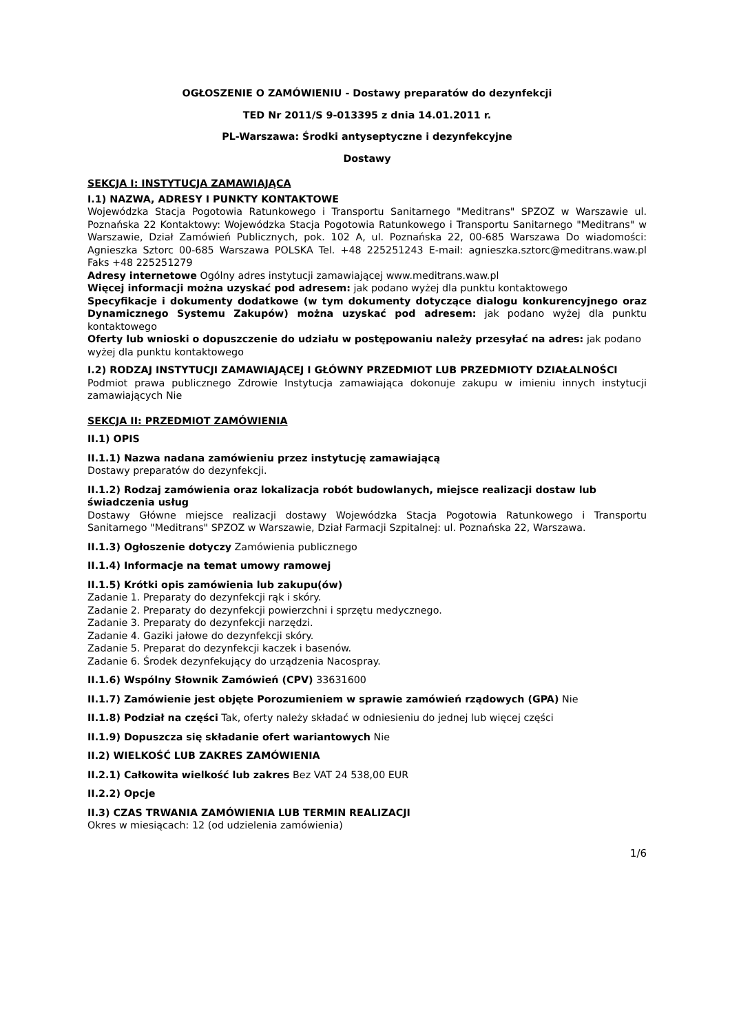OGŁOSZENIE O ZAMÓWIENIU - Dostawy preparatów do dezynfekcji
TED Nr 2011/S 9-013395 z dnia 14.01.2011 r.
PL-Warszawa: Środki antyseptyczne i dezynfekcyjne
Dostawy
SEKCJA I: INSTYTUCJA ZAMAWIAJĄCA
I.1) NAZWA, ADRESY I PUNKTY KONTAKTOWE
Wojewódzka Stacja Pogotowia Ratunkowego i Transportu Sanitarnego "Meditrans" SPZOZ w Warszawie ul. Poznańska 22 Kontaktowy: Wojewódzka Stacja Pogotowia Ratunkowego i Transportu Sanitarnego "Meditrans" w Warszawie, Dział Zamówień Publicznych, pok. 102 A, ul. Poznańska 22, 00-685 Warszawa Do wiadomości: Agnieszka Sztorc 00-685 Warszawa POLSKA Tel. +48 225251243 E-mail: agnieszka.sztorc@meditrans.waw.pl Faks +48 225251279
Adresy internetowe Ogólny adres instytucji zamawiającej www.meditrans.waw.pl
Więcej informacji można uzyskać pod adresem: jak podano wyżej dla punktu kontaktowego
Specyfikacje i dokumenty dodatkowe (w tym dokumenty dotyczące dialogu konkurencyjnego oraz Dynamicznego Systemu Zakupów) można uzyskać pod adresem: jak podano wyżej dla punktu kontaktowego
Oferty lub wnioski o dopuszczenie do udziału w postępowaniu należy przesyłać na adres: jak podano wyżej dla punktu kontaktowego
I.2) RODZAJ INSTYTUCJI ZAMAWIAJĄCEJ I GŁÓWNY PRZEDMIOT LUB PRZEDMIOTY DZIAŁALNOŚCI
Podmiot prawa publicznego Zdrowie Instytucja zamawiająca dokonuje zakupu w imieniu innych instytucji zamawiających Nie
SEKCJA II: PRZEDMIOT ZAMÓWIENIA
II.1) OPIS
II.1.1) Nazwa nadana zamówieniu przez instytucję zamawiającą
Dostawy preparatów do dezynfekcji.
II.1.2) Rodzaj zamówienia oraz lokalizacja robót budowlanych, miejsce realizacji dostaw lub świadczenia usług
Dostawy Główne miejsce realizacji dostawy Wojewódzka Stacja Pogotowia Ratunkowego i Transportu Sanitarnego "Meditrans" SPZOZ w Warszawie, Dział Farmacji Szpitalnej: ul. Poznańska 22, Warszawa.
II.1.3) Ogłoszenie dotyczy Zamówienia publicznego
II.1.4) Informacje na temat umowy ramowej
II.1.5) Krótki opis zamówienia lub zakupu(ów)
Zadanie 1. Preparaty do dezynfekcji rąk i skóry.
Zadanie 2. Preparaty do dezynfekcji powierzchni i sprzętu medycznego.
Zadanie 3. Preparaty do dezynfekcji narzędzi.
Zadanie 4. Gaziki jałowe do dezynfekcji skóry.
Zadanie 5. Preparat do dezynfekcji kaczek i basenów.
Zadanie 6. Środek dezynfekujący do urządzenia Nacospray.
II.1.6) Wspólny Słownik Zamówień (CPV) 33631600
II.1.7) Zamówienie jest objęte Porozumieniem w sprawie zamówień rządowych (GPA) Nie
II.1.8) Podział na części Tak, oferty należy składać w odniesieniu do jednej lub więcej części
II.1.9) Dopuszcza się składanie ofert wariantowych Nie
II.2) WIELKOŚĆ LUB ZAKRES ZAMÓWIENIA
II.2.1) Całkowita wielkość lub zakres Bez VAT 24 538,00 EUR
II.2.2) Opcje
II.3) CZAS TRWANIA ZAMÓWIENIA LUB TERMIN REALIZACJI
Okres w miesiącach: 12 (od udzielenia zamówienia)
1/6